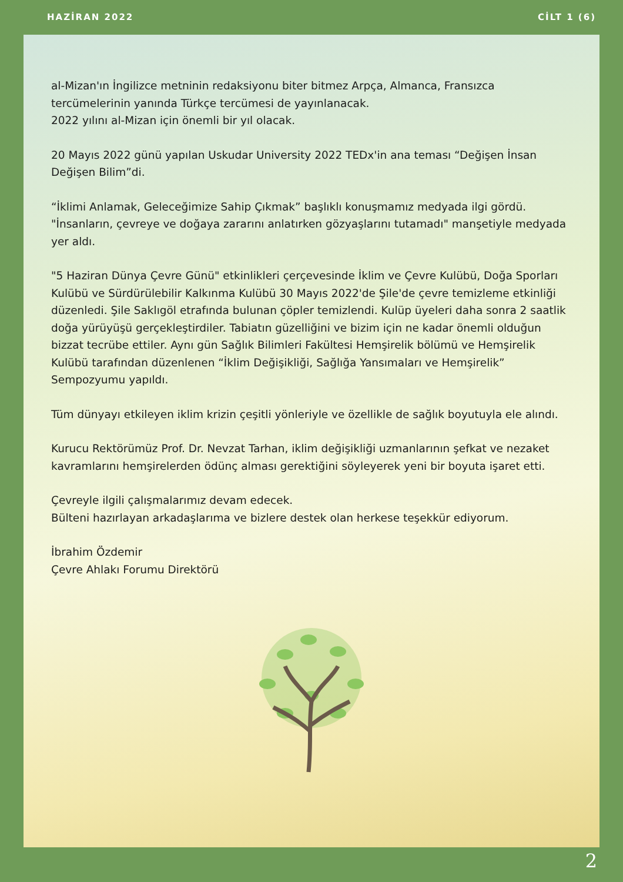HAZİRAN 2022 CİLT 1 (6)
al-Mizan'ın İngilizce metninin redaksiyonu biter bitmez Arpça, Almanca, Fransızca tercümelerinin yanında Türkçe tercümesi de yayınlanacak.
2022 yılını al-Mizan için önemli bir yıl olacak.
20 Mayıs 2022 günü yapılan Uskudar University 2022 TEDx'in ana teması “Değişen İnsan Değişen Bilim”di.
“İklimi Anlamak, Geleceğimize Sahip Çıkmak” başlıklı konuşmamız medyada ilgi gördü. "İnsanların, çevreye ve doğaya zararını anlatırken gözyaşlarını tutamadı" manşetiyle medyada yer aldı.
"5 Haziran Dünya Çevre Günü" etkinlikleri çerçevesinde İklim ve Çevre Kulübü, Doğa Sporları Kulübü ve Sürdürülebilir Kalkınma Kulübü 30 Mayıs 2022'de Şile'de çevre temizleme etkinliği düzenledi. Şile Saklıgöl etrafında bulunan çöpler temizlendi. Kulüp üyeleri daha sonra 2 saatlik doğa yürüyüşü gerçekleştirdiler. Tabiatın güzelliğini ve bizim için ne kadar önemli olduğun bizzat tecrübe ettiler. Aynı gün Sağlık Bilimleri Fakültesi Hemşirelik bölümü ve Hemşirelik Kulübü tarafından düzenlenen “İklim Değişikliği, Sağlığa Yansımaları ve Hemşirelik” Sempozyumu yapıldı.
Tüm dünyayı etkileyen iklim krizin çeşitli yönleriyle ve özellikle de sağlık boyutuyla ele alındı.
Kurucu Rektörümüz Prof. Dr. Nevzat Tarhan, iklim değişikliği uzmanlarının şefkat ve nezaket kavramlarını hemşirelerden ödünç alması gerektiğini söyleyerek yeni bir boyuta işaret etti.
Çevreyle ilgili çalışmalarımız devam edecek.
Bülteni hazırlayan arkadaşlarıma ve bizlere destek olan herkese teşekkür ediyorum.
İbrahim Özdemir
Çevre Ahlakı Forumu Direktörü
2